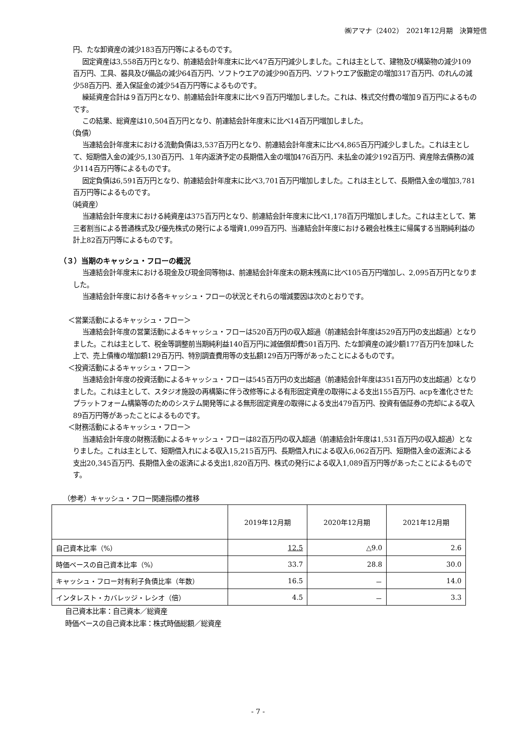㈱アマナ（2402）　2021年12月期　決算短信
円、たな卸資産の減少183百万円等によるものです。
固定資産は3,558百万円となり、前連結会計年度末に比べ47百万円減少しました。これは主として、建物及び構築物の減少109百万円、工具、器具及び備品の減少64百万円、ソフトウエアの減少90百万円、ソフトウエア仮勘定の増加317百万円、のれんの減少58百万円、差入保証金の減少54百万円等によるものです。
繰延資産合計は９百万円となり、前連結会計年度末に比べ９百万円増加しました。これは、株式交付費の増加９百万円によるものです。
この結果、総資産は10,504百万円となり、前連結会計年度末に比べ14百万円増加しました。
（負債）
当連結会計年度末における流動負債は3,537百万円となり、前連結会計年度末に比べ4,865百万円減少しました。これは主として、短期借入金の減少5,130百万円、１年内返済予定の長期借入金の増加476百万円、未払金の減少192百万円、資産除去債務の減少114百万円等によるものです。
固定負債は6,591百万円となり、前連結会計年度末に比べ3,701百万円増加しました。これは主として、長期借入金の増加3,781百万円等によるものです。
（純資産）
当連結会計年度末における純資産は375百万円となり、前連結会計年度末に比べ1,178百万円増加しました。これは主として、第三者割当による普通株式及び優先株式の発行による増資1,099百万円、当連結会計年度における親会社株主に帰属する当期純利益の計上82百万円等によるものです。
（３）当期のキャッシュ・フローの概況
当連結会計年度末における現金及び現金同等物は、前連結会計年度末の期末残高に比べ105百万円増加し、2,095百万円となりました。
当連結会計年度における各キャッシュ・フローの状況とそれらの増減要因は次のとおりです。
＜営業活動によるキャッシュ・フロー＞
当連結会計年度の営業活動によるキャッシュ・フローは520百万円の収入超過（前連結会計年度は529百万円の支出超過）となりました。これは主として、税金等調整前当期純利益140百万円に減価償却費501百万円、たな卸資産の減少額177百万円を加味した上で、売上債権の増加額129百万円、特別調査費用等の支払額129百万円等があったことによるものです。
＜投資活動によるキャッシュ・フロー＞
当連結会計年度の投資活動によるキャッシュ・フローは545百万円の支出超過（前連結会計年度は351百万円の支出超過）となりました。これは主として、スタジオ施設の再構築に伴う改修等による有形固定資産の取得による支出155百万円、acpを進化させたプラットフォーム構築等のためのシステム開発等による無形固定資産の取得による支出479百万円、投資有価証券の売却による収入89百万円等があったことによるものです。
＜財務活動によるキャッシュ・フロー＞
当連結会計年度の財務活動によるキャッシュ・フローは82百万円の収入超過（前連結会計年度は1,531百万円の収入超過）となりました。これは主として、短期借入れによる収入15,215百万円、長期借入れによる収入6,062百万円、短期借入金の返済による支出20,345百万円、長期借入金の返済による支出1,820百万円、株式の発行による収入1,089百万円等があったことによるものです。
（参考）キャッシュ・フロー関連指標の推移
| | 2019年12月期 | 2020年12月期 | 2021年12月期 |
| --- | --- | --- | --- |
| 自己資本比率（%） | 12.5 | △9.0 | 2.6 |
| 時価ベースの自己資本比率（%） | 33.7 | 28.8 | 30.0 |
| キャッシュ・フロー対有利子負債比率（年数） | 16.5 | － | 14.0 |
| インタレスト・カバレッジ・レシオ（倍） | 4.5 | － | 3.3 |
自己資本比率：自己資本／総資産
時価ベースの自己資本比率：株式時価総額／総資産
- 7 -